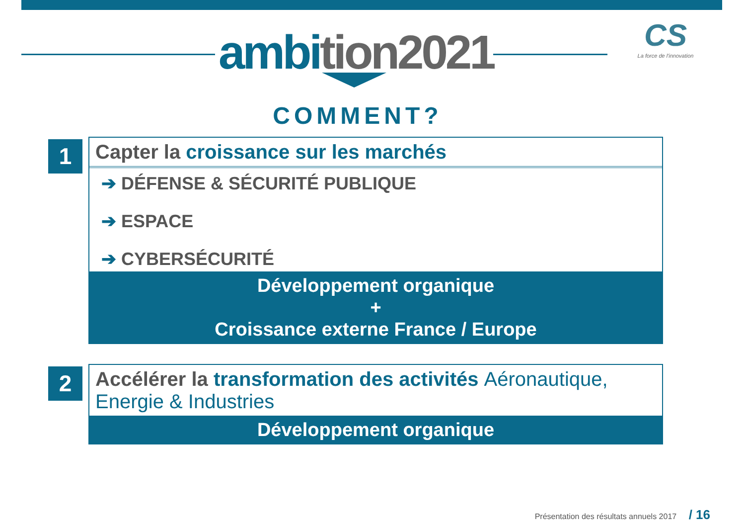ambition2021
CS
La force de l'innovation
COMMENT?
1
Capter la croissance sur les marchés
➔ DÉFENSE & SÉCURITÉ PUBLIQUE
➔ ESPACE
➔ CYBERSÉCURITÉ
Développement organique
+
Croissance externe France / Europe
2
Accélérer la transformation des activités Aéronautique, Energie & Industries
Développement organique
Présentation des résultats annuels 2017 / 16